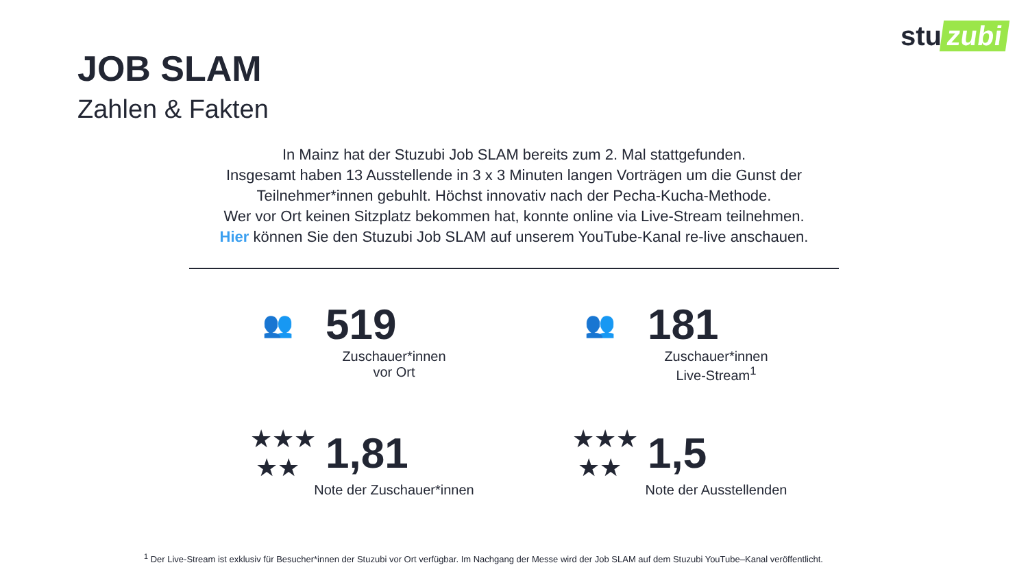stu zubi
JOB SLAM
Zahlen & Fakten
In Mainz hat der Stuzubi Job SLAM bereits zum 2. Mal stattgefunden.
Insgesamt haben 13 Ausstellende in 3 x 3 Minuten langen Vorträgen um die Gunst der Teilnehmer*innen gebuhlt. Höchst innovativ nach der Pecha-Kucha-Methode.
Wer vor Ort keinen Sitzplatz bekommen hat, konnte online via Live-Stream teilnehmen.
Hier können Sie den Stuzubi Job SLAM auf unserem YouTube-Kanal re-live anschauen.
👥
519
Zuschauer*innen
vor Ort
👥
181
Zuschauer*innen
Live-Stream<sup>1</sup>
★★★
★★
1,81
Note der Zuschauer*innen
★★★
★★
1,5
Note der Ausstellenden
<sup>1</sup> Der Live-Stream ist exklusiv für Besucher*innen der Stuzubi vor Ort verfügbar. Im Nachgang der Messe wird der Job SLAM auf dem Stuzubi YouTube–Kanal veröffentlicht.